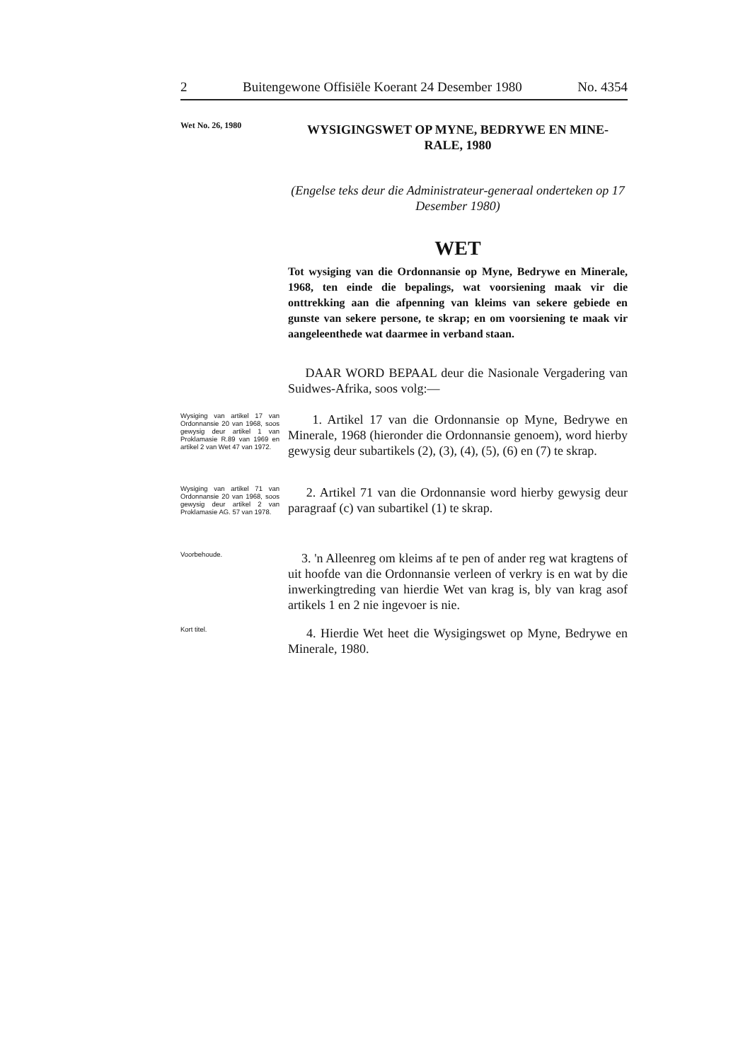2 Buitengewone Offisiële Koerant 24 Desember 1980 No. 4354
Wet No. 26, 1980
WYSIGINGSWET OP MYNE, BEDRYWE EN MINE-RALE, 1980
(Engelse teks deur die Administrateur-generaal onderteken op 17 Desember 1980)
WET
Tot wysiging van die Ordonnansie op Myne, Bedrywe en Minerale, 1968, ten einde die bepalings, wat voorsiening maak vir die onttrekking aan die afpenning van kleims van sekere gebiede en gunste van sekere persone, te skrap; en om voorsiening te maak vir aangeleenthede wat daarmee in verband staan.
DAAR WORD BEPAAL deur die Nasionale Vergadering van Suidwes-Afrika, soos volg:—
Wysiging van artikel 17 van Ordonnansie 20 van 1968, soos gewysig deur artikel 1 van Proklamasie R.89 van 1969 en artikel 2 van Wet 47 van 1972.
1. Artikel 17 van die Ordonnansie op Myne, Bedrywe en Minerale, 1968 (hieronder die Ordonnansie genoem), word hierby gewysig deur subartikels (2), (3), (4), (5), (6) en (7) te skrap.
Wysiging van artikel 71 van Ordonnansie 20 van 1968, soos gewysig deur artikel 2 van Proklamasie AG. 57 van 1978.
2. Artikel 71 van die Ordonnansie word hierby gewysig deur paragraaf (c) van subartikel (1) te skrap.
Voorbehoude.
3. 'n Alleenreg om kleims af te pen of ander reg wat kragtens of uit hoofde van die Ordonnansie verleen of verkry is en wat by die inwerkingtreding van hierdie Wet van krag is, bly van krag asof artikels 1 en 2 nie ingevoer is nie.
Kort titel.
4. Hierdie Wet heet die Wysigingswet op Myne, Bedrywe en Minerale, 1980.